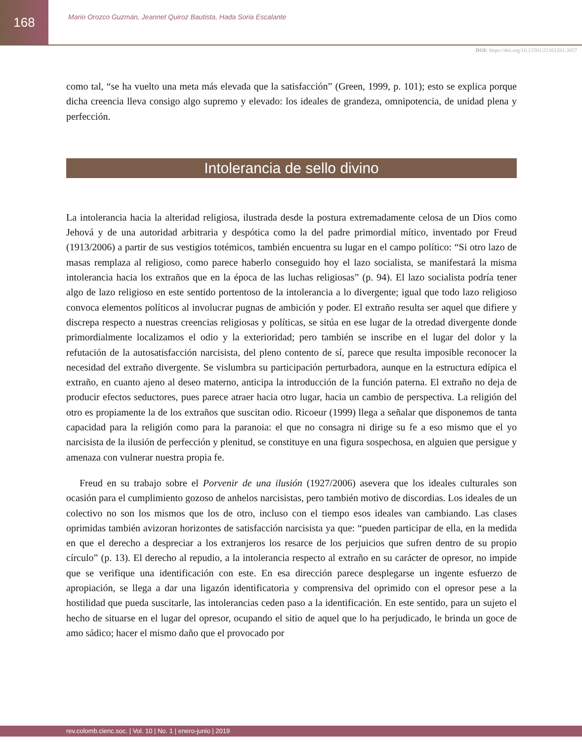168
Mario Orozco Guzmán, Jeannet Quiroz Bautista, Hada Soria Escalante
DOI: https://doi.org/10.21501/22161201.3057
como tal, “se ha vuelto una meta más elevada que la satisfacción” (Green, 1999, p. 101); esto se explica porque dicha creencia lleva consigo algo supremo y elevado: los ideales de grandeza, omnipotencia, de unidad plena y perfección.
Intolerancia de sello divino
La intolerancia hacia la alteridad religiosa, ilustrada desde la postura extremadamente celosa de un Dios como Jehová y de una autoridad arbitraria y despótica como la del padre primordial mítico, inventado por Freud (1913/2006) a partir de sus vestigios totémicos, también encuentra su lugar en el campo político: “Si otro lazo de masas remplaza al religioso, como parece haberlo conseguido hoy el lazo socialista, se manifestará la misma intolerancia hacia los extraños que en la época de las luchas religiosas” (p. 94). El lazo socialista podría tener algo de lazo religioso en este sentido portentoso de la intolerancia a lo divergente; igual que todo lazo religioso convoca elementos políticos al involucrar pugnas de ambición y poder. El extraño resulta ser aquel que difiere y discrepa respecto a nuestras creencias religiosas y políticas, se sitúa en ese lugar de la otredad divergente donde primordialmente localizamos el odio y la exterioridad; pero también se inscribe en el lugar del dolor y la refutación de la autosatisfacción narcisista, del pleno contento de sí, parece que resulta imposible reconocer la necesidad del extraño divergente. Se vislumbra su participación perturbadora, aunque en la estructura edípica el extraño, en cuanto ajeno al deseo materno, anticipa la introducción de la función paterna. El extraño no deja de producir efectos seductores, pues parece atraer hacia otro lugar, hacia un cambio de perspectiva. La religión del otro es propiamente la de los extraños que suscitan odio. Ricoeur (1999) llega a señalar que disponemos de tanta capacidad para la religión como para la paranoia: el que no consagra ni dirige su fe a eso mismo que el yo narcisista de la ilusión de perfección y plenitud, se constituye en una figura sospechosa, en alguien que persigue y amenaza con vulnerar nuestra propia fe.
Freud en su trabajo sobre el Porvenir de una ilusión (1927/2006) asevera que los ideales culturales son ocasión para el cumplimiento gozoso de anhelos narcisistas, pero también motivo de discordias. Los ideales de un colectivo no son los mismos que los de otro, incluso con el tiempo esos ideales van cambiando. Las clases oprimidas también avizoran horizontes de satisfacción narcisista ya que: “pueden participar de ella, en la medida en que el derecho a despreciar a los extranjeros los resarce de los perjuicios que sufren dentro de su propio círculo” (p. 13). El derecho al repudio, a la intolerancia respecto al extraño en su carácter de opresor, no impide que se verifique una identificación con este. En esa dirección parece desplegarse un ingente esfuerzo de apropiación, se llega a dar una ligazón identificatoria y comprensiva del oprimido con el opresor pese a la hostilidad que pueda suscitarle, las intolerancias ceden paso a la identificación. En este sentido, para un sujeto el hecho de situarse en el lugar del opresor, ocupando el sitio de aquel que lo ha perjudicado, le brinda un goce de amo sádico; hacer el mismo daño que el provocado por
rev.colomb.cienc.soc. | Vol. 10 | No. 1 | enero-junio | 2019